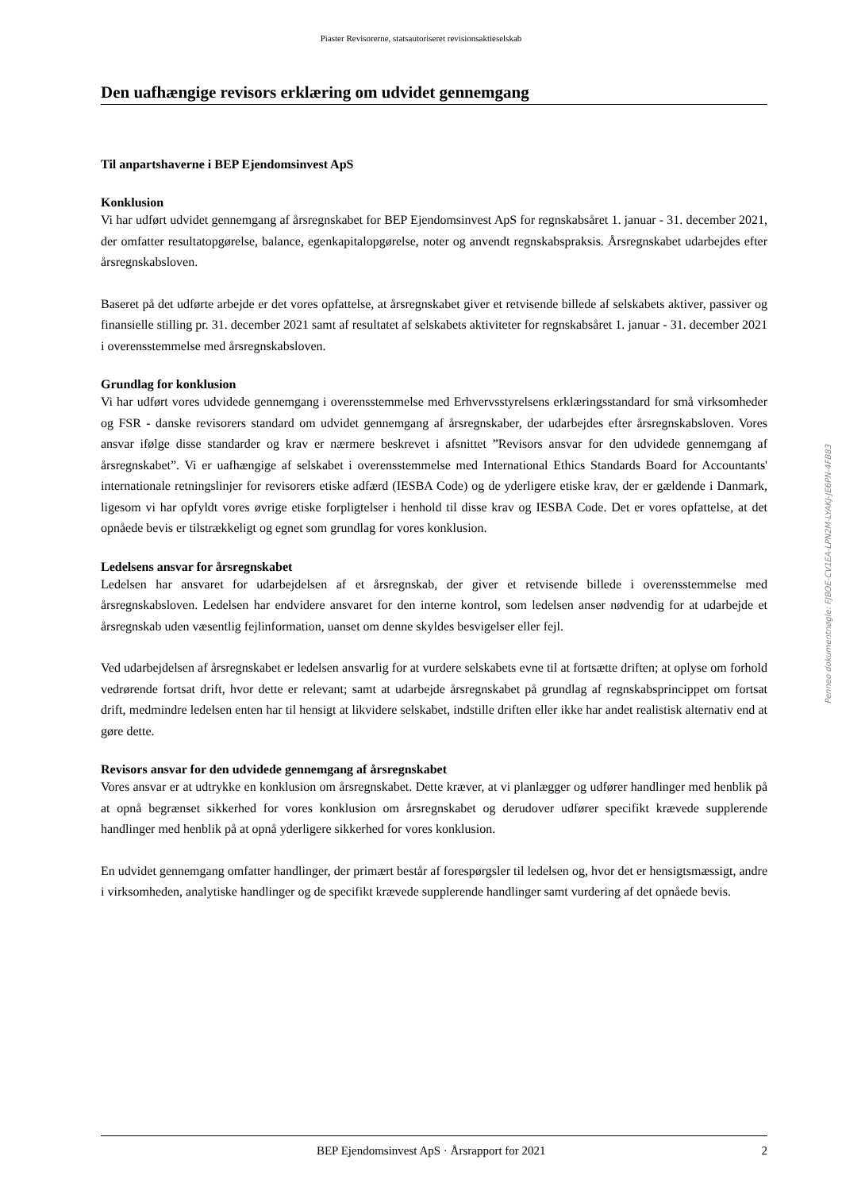Piaster Revisorerne, statsautoriseret revisionsaktieselskab
Den uafhængige revisors erklæring om udvidet gennemgang
Til anpartshaverne i BEP Ejendomsinvest ApS
Konklusion
Vi har udført udvidet gennemgang af årsregnskabet for BEP Ejendomsinvest ApS for regnskabsåret 1. januar - 31. december 2021, der omfatter resultatopgørelse, balance, egenkapitalopgørelse, noter og anvendt regnskabspraksis. Årsregnskabet udarbejdes efter årsregnskabsloven.
Baseret på det udførte arbejde er det vores opfattelse, at årsregnskabet giver et retvisende billede af selskabets aktiver, passiver og finansielle stilling pr. 31. december 2021 samt af resultatet af selskabets aktiviteter for regnskabsåret 1. januar - 31. december 2021 i overensstemmelse med årsregnskabsloven.
Grundlag for konklusion
Vi har udført vores udvidede gennemgang i overensstemmelse med Erhvervsstyrelsens erklæringsstandard for små virksomheder og FSR - danske revisorers standard om udvidet gennemgang af årsregnskaber, der udarbejdes efter årsregnskabsloven. Vores ansvar ifølge disse standarder og krav er nærmere beskrevet i afsnittet ”Revisors ansvar for den udvidede gennemgang af årsregnskabet”. Vi er uafhængige af selskabet i overensstemmelse med International Ethics Standards Board for Accountants' internationale retningslinjer for revisorers etiske adfærd (IESBA Code) og de yderligere etiske krav, der er gældende i Danmark, ligesom vi har opfyldt vores øvrige etiske forpligtelser i henhold til disse krav og IESBA Code. Det er vores opfattelse, at det opnåede bevis er tilstrækkeligt og egnet som grundlag for vores konklusion.
Ledelsens ansvar for årsregnskabet
Ledelsen har ansvaret for udarbejdelsen af et årsregnskab, der giver et retvisende billede i overensstemmelse med årsregnskabsloven. Ledelsen har endvidere ansvaret for den interne kontrol, som ledelsen anser nødvendig for at udarbejde et årsregnskab uden væsentlig fejlinformation, uanset om denne skyldes besvigelser eller fejl.
Ved udarbejdelsen af årsregnskabet er ledelsen ansvarlig for at vurdere selskabets evne til at fortsætte driften; at oplyse om forhold vedrørende fortsat drift, hvor dette er relevant; samt at udarbejde årsregnskabet på grundlag af regnskabsprincippet om fortsat drift, medmindre ledelsen enten har til hensigt at likvidere selskabet, indstille driften eller ikke har andet realistisk alternativ end at gøre dette.
Revisors ansvar for den udvidede gennemgang af årsregnskabet
Vores ansvar er at udtrykke en konklusion om årsregnskabet. Dette kræver, at vi planlægger og udfører handlinger med henblik på at opnå begrænset sikkerhed for vores konklusion om årsregnskabet og derudover udfører specifikt krævede supplerende handlinger med henblik på at opnå yderligere sikkerhed for vores konklusion.
En udvidet gennemgang omfatter handlinger, der primært består af forespørgsler til ledelsen og, hvor det er hensigtsmæssigt, andre i virksomheden, analytiske handlinger og de specifikt krævede supplerende handlinger samt vurdering af det opnåede bevis.
Penneo dokumentnøgle: FJBOE-CV1EA-LPN2M-LYAKJ-JE6PN-4FB83
BEP Ejendomsinvest ApS · Årsrapport for 2021 2